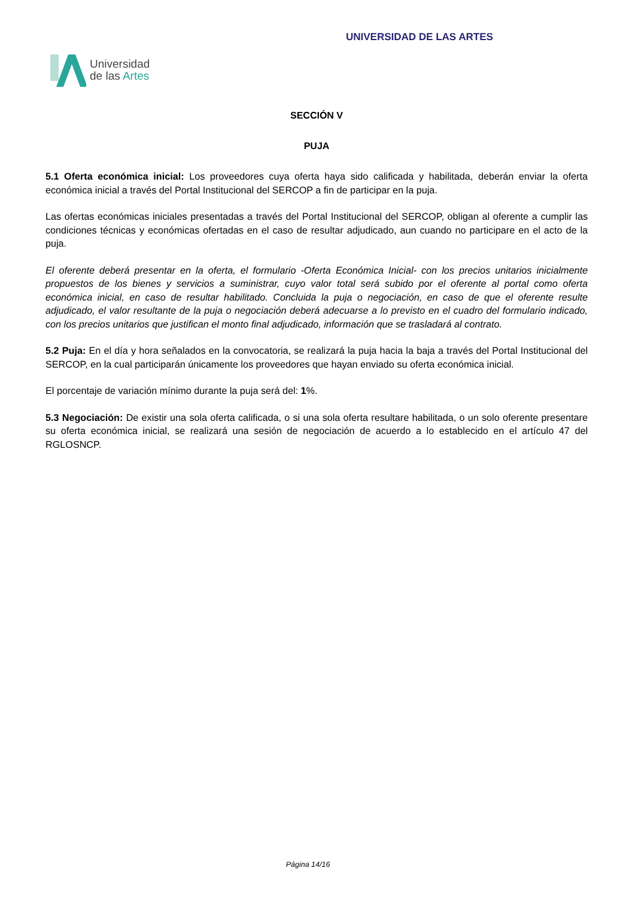Universidad
de las Artes
UNIVERSIDAD DE LAS ARTES
SECCIÓN V
PUJA
5.1 Oferta económica inicial: Los proveedores cuya oferta haya sido calificada y habilitada, deberán enviar la oferta económica inicial a través del Portal Institucional del SERCOP a fin de participar en la puja.
Las ofertas económicas iniciales presentadas a través del Portal Institucional del SERCOP, obligan al oferente a cumplir las condiciones técnicas y económicas ofertadas en el caso de resultar adjudicado, aun cuando no participare en el acto de la puja.
El oferente deberá presentar en la oferta, el formulario -Oferta Económica Inicial- con los precios unitarios inicialmente propuestos de los bienes y servicios a suministrar, cuyo valor total será subido por el oferente al portal como oferta económica inicial, en caso de resultar habilitado. Concluida la puja o negociación, en caso de que el oferente resulte adjudicado, el valor resultante de la puja o negociación deberá adecuarse a lo previsto en el cuadro del formulario indicado, con los precios unitarios que justifican el monto final adjudicado, información que se trasladará al contrato.
5.2 Puja: En el día y hora señalados en la convocatoria, se realizará la puja hacia la baja a través del Portal Institucional del SERCOP, en la cual participarán únicamente los proveedores que hayan enviado su oferta económica inicial.
El porcentaje de variación mínimo durante la puja será del: 1%.
5.3 Negociación: De existir una sola oferta calificada, o si una sola oferta resultare habilitada, o un solo oferente presentare su oferta económica inicial, se realizará una sesión de negociación de acuerdo a lo establecido en el artículo 47 del RGLOSNCP.
Página 14/16